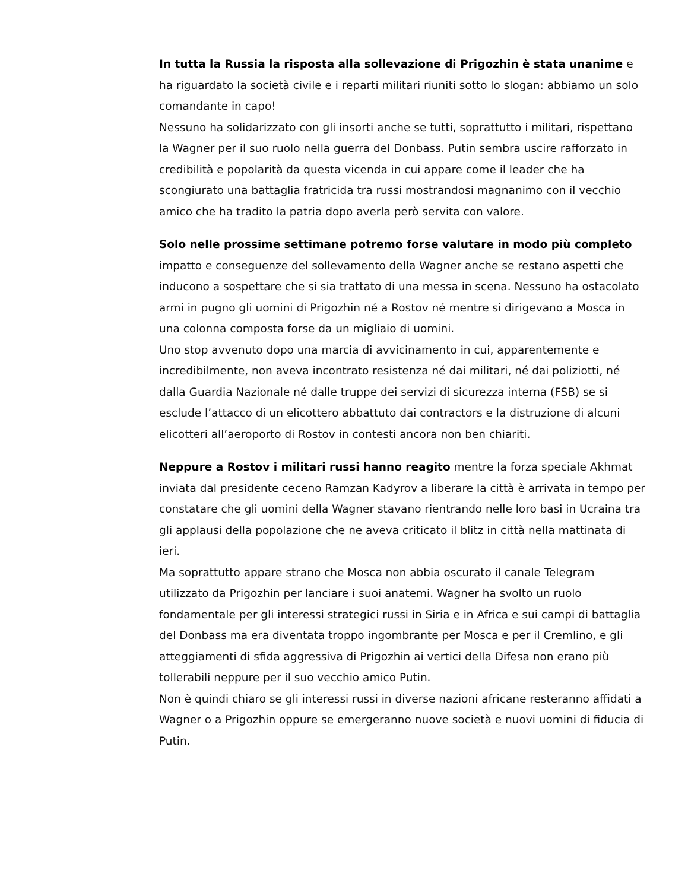In tutta la Russia la risposta alla sollevazione di Prigozhin è stata unanime e ha riguardato la società civile e i reparti militari riuniti sotto lo slogan: abbiamo un solo comandante in capo!
Nessuno ha solidarizzato con gli insorti anche se tutti, soprattutto i militari, rispettano la Wagner per il suo ruolo nella guerra del Donbass. Putin sembra uscire rafforzato in credibilità e popolarità da questa vicenda in cui appare come il leader che ha scongiurato una battaglia fratricida tra russi mostrandosi magnanimo con il vecchio amico che ha tradito la patria dopo averla però servita con valore.
Solo nelle prossime settimane potremo forse valutare in modo più completo impatto e conseguenze del sollevamento della Wagner anche se restano aspetti che inducono a sospettare che si sia trattato di una messa in scena. Nessuno ha ostacolato armi in pugno gli uomini di Prigozhin né a Rostov né mentre si dirigevano a Mosca in una colonna composta forse da un migliaio di uomini.
Uno stop avvenuto dopo una marcia di avvicinamento in cui, apparentemente e incredibilmente, non aveva incontrato resistenza né dai militari, né dai poliziotti, né dalla Guardia Nazionale né dalle truppe dei servizi di sicurezza interna (FSB) se si esclude l’attacco di un elicottero abbattuto dai contractors e la distruzione di alcuni elicotteri all’aeroporto di Rostov in contesti ancora non ben chiariti.
Neppure a Rostov i militari russi hanno reagito mentre la forza speciale Akhmat inviata dal presidente ceceno Ramzan Kadyrov a liberare la città è arrivata in tempo per constatare che gli uomini della Wagner stavano rientrando nelle loro basi in Ucraina tra gli applausi della popolazione che ne aveva criticato il blitz in città nella mattinata di ieri.
Ma soprattutto appare strano che Mosca non abbia oscurato il canale Telegram utilizzato da Prigozhin per lanciare i suoi anatemi. Wagner ha svolto un ruolo fondamentale per gli interessi strategici russi in Siria e in Africa e sui campi di battaglia del Donbass ma era diventata troppo ingombrante per Mosca e per il Cremlino, e gli atteggiamenti di sfida aggressiva di Prigozhin ai vertici della Difesa non erano più tollerabili neppure per il suo vecchio amico Putin.
Non è quindi chiaro se gli interessi russi in diverse nazioni africane resteranno affidati a Wagner o a Prigozhin oppure se emergeranno nuove società e nuovi uomini di fiducia di Putin.